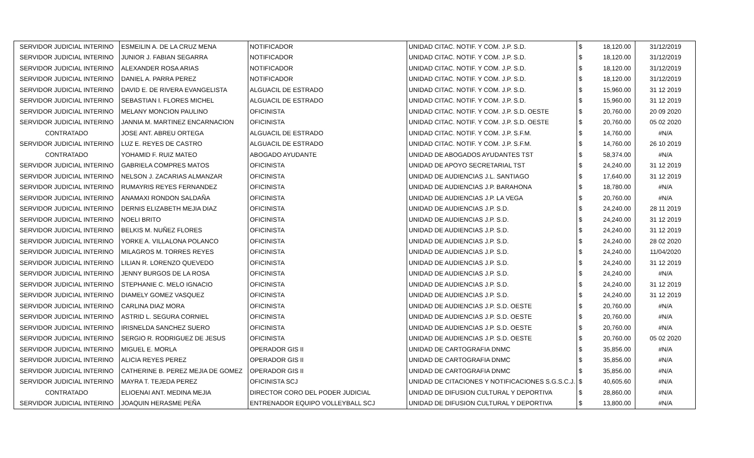| SERVIDOR JUDICIAL INTERINO | ESMEILIN A. DE LA CRUZ MENA | NOTIFICADOR | UNIDAD CITAC. NOTIF. Y COM. J.P. S.D. | $ | 18,120.00 | 31/12/2019 |
| SERVIDOR JUDICIAL INTERINO | JUNIOR J. FABIAN SEGARRA | NOTIFICADOR | UNIDAD CITAC. NOTIF. Y COM. J.P. S.D. | $ | 18,120.00 | 31/12/2019 |
| SERVIDOR JUDICIAL INTERINO | ALEXANDER ROSA ARIAS | NOTIFICADOR | UNIDAD CITAC. NOTIF. Y COM. J.P. S.D. | $ | 18,120.00 | 31/12/2019 |
| SERVIDOR JUDICIAL INTERINO | DANIEL A. PARRA PEREZ | NOTIFICADOR | UNIDAD CITAC. NOTIF. Y COM. J.P. S.D. | $ | 18,120.00 | 31/12/2019 |
| SERVIDOR JUDICIAL INTERINO | DAVID E. DE RIVERA EVANGELISTA | ALGUACIL DE ESTRADO | UNIDAD CITAC. NOTIF. Y COM. J.P. S.D. | $ | 15,960.00 | 31 12 2019 |
| SERVIDOR JUDICIAL INTERINO | SEBASTIAN I. FLORES MICHEL | ALGUACIL DE ESTRADO | UNIDAD CITAC. NOTIF. Y COM. J.P. S.D. | $ | 15,960.00 | 31 12 2019 |
| SERVIDOR JUDICIAL INTERINO | MELANY MONCION PAULINO | OFICINISTA | UNIDAD CITAC. NOTIF. Y COM. J.P. S.D. OESTE | $ | 20,760.00 | 20 09 2020 |
| SERVIDOR JUDICIAL INTERINO | JANNIA M. MARTINEZ ENCARNACION | OFICINISTA | UNIDAD CITAC. NOTIF. Y COM. J.P. S.D. OESTE | $ | 20,760.00 | 05 02 2020 |
| CONTRATADO | JOSE ANT. ABREU ORTEGA | ALGUACIL DE ESTRADO | UNIDAD CITAC. NOTIF. Y COM. J.P. S.F.M. | $ | 14,760.00 | #N/A |
| SERVIDOR JUDICIAL INTERINO | LUZ E. REYES DE CASTRO | ALGUACIL DE ESTRADO | UNIDAD CITAC. NOTIF. Y COM. J.P. S.F.M. | $ | 14,760.00 | 26 10 2019 |
| CONTRATADO | YOHAMID F. RUIZ MATEO | ABOGADO AYUDANTE | UNIDAD DE ABOGADOS AYUDANTES TST | $ | 58,374.00 | #N/A |
| SERVIDOR JUDICIAL INTERINO | GABRIELA COMPRES MATOS | OFICINISTA | UNIDAD DE APOYO SECRETARIAL TST | $ | 24,240.00 | 31 12 2019 |
| SERVIDOR JUDICIAL INTERINO | NELSON J. ZACARIAS ALMANZAR | OFICINISTA | UNIDAD DE AUDIENCIAS J.L. SANTIAGO | $ | 17,640.00 | 31 12 2019 |
| SERVIDOR JUDICIAL INTERINO | RUMAYRIS REYES FERNANDEZ | OFICINISTA | UNIDAD DE AUDIENCIAS J.P. BARAHONA | $ | 18,780.00 | #N/A |
| SERVIDOR JUDICIAL INTERINO | ANAMAXI RONDON SALDAÑA | OFICINISTA | UNIDAD DE AUDIENCIAS J.P. LA VEGA | $ | 20,760.00 | #N/A |
| SERVIDOR JUDICIAL INTERINO | DERNIS ELIZABETH MEJIA DIAZ | OFICINISTA | UNIDAD DE AUDIENCIAS J.P. S.D. | $ | 24,240.00 | 28 11 2019 |
| SERVIDOR JUDICIAL INTERINO | NOELI BRITO | OFICINISTA | UNIDAD DE AUDIENCIAS J.P. S.D. | $ | 24,240.00 | 31 12 2019 |
| SERVIDOR JUDICIAL INTERINO | BELKIS M. NUÑEZ FLORES | OFICINISTA | UNIDAD DE AUDIENCIAS J.P. S.D. | $ | 24,240.00 | 31 12 2019 |
| SERVIDOR JUDICIAL INTERINO | YORKE A. VILLALONA POLANCO | OFICINISTA | UNIDAD DE AUDIENCIAS J.P. S.D. | $ | 24,240.00 | 28 02 2020 |
| SERVIDOR JUDICIAL INTERINO | MILAGROS M. TORRES REYES | OFICINISTA | UNIDAD DE AUDIENCIAS J.P. S.D. | $ | 24,240.00 | 11/04/2020 |
| SERVIDOR JUDICIAL INTERINO | LILIAN R. LORENZO QUEVEDO | OFICINISTA | UNIDAD DE AUDIENCIAS J.P. S.D. | $ | 24,240.00 | 31 12 2019 |
| SERVIDOR JUDICIAL INTERINO | JENNY BURGOS DE LA ROSA | OFICINISTA | UNIDAD DE AUDIENCIAS J.P. S.D. | $ | 24,240.00 | #N/A |
| SERVIDOR JUDICIAL INTERINO | STEPHANIE C. MELO IGNACIO | OFICINISTA | UNIDAD DE AUDIENCIAS J.P. S.D. | $ | 24,240.00 | 31 12 2019 |
| SERVIDOR JUDICIAL INTERINO | DIAMELY GOMEZ VASQUEZ | OFICINISTA | UNIDAD DE AUDIENCIAS J.P. S.D. | $ | 24,240.00 | 31 12 2019 |
| SERVIDOR JUDICIAL INTERINO | CARLINA DIAZ MORA | OFICINISTA | UNIDAD DE AUDIENCIAS J.P. S.D. OESTE | $ | 20,760.00 | #N/A |
| SERVIDOR JUDICIAL INTERINO | ASTRID L. SEGURA CORNIEL | OFICINISTA | UNIDAD DE AUDIENCIAS J.P. S.D. OESTE | $ | 20,760.00 | #N/A |
| SERVIDOR JUDICIAL INTERINO | IRISNELDA SANCHEZ SUERO | OFICINISTA | UNIDAD DE AUDIENCIAS J.P. S.D. OESTE | $ | 20,760.00 | #N/A |
| SERVIDOR JUDICIAL INTERINO | SERGIO R. RODRIGUEZ DE JESUS | OFICINISTA | UNIDAD DE AUDIENCIAS J.P. S.D. OESTE | $ | 20,760.00 | 05 02 2020 |
| SERVIDOR JUDICIAL INTERINO | MIGUEL E. MORLA | OPERADOR GIS II | UNIDAD DE CARTOGRAFIA DNMC | $ | 35,856.00 | #N/A |
| SERVIDOR JUDICIAL INTERINO | ALICIA REYES PEREZ | OPERADOR GIS II | UNIDAD DE CARTOGRAFIA DNMC | $ | 35,856.00 | #N/A |
| SERVIDOR JUDICIAL INTERINO | CATHERINE B. PEREZ MEJIA DE GOMEZ | OPERADOR GIS II | UNIDAD DE CARTOGRAFIA DNMC | $ | 35,856.00 | #N/A |
| SERVIDOR JUDICIAL INTERINO | MAYRA T. TEJEDA PEREZ | OFICINISTA SCJ | UNIDAD DE CITACIONES Y NOTIFICACIONES S.G.S.C.J. | $ | 40,605.60 | #N/A |
| CONTRATADO | ELIOENAI ANT. MEDINA MEJIA | DIRECTOR CORO DEL PODER JUDICIAL | UNIDAD DE DIFUSION CULTURAL Y DEPORTIVA | $ | 28,860.00 | #N/A |
| SERVIDOR JUDICIAL INTERINO | JOAQUIN HERASME PEÑA | ENTRENADOR EQUIPO VOLLEYBALL SCJ | UNIDAD DE DIFUSION CULTURAL Y DEPORTIVA | $ | 13,800.00 | #N/A |